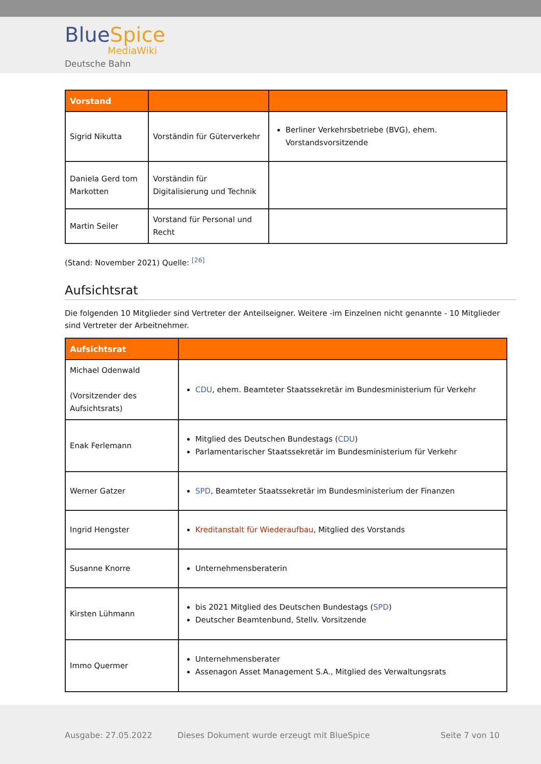BlueSpice
MediaWiki
Deutsche Bahn
| Vorstand | | |
| --- | --- | --- |
| Sigrid Nikutta | Vorständin für Güterverkehr | Berliner Verkehrsbetriebe (BVG), ehem. Vorstandsvorsitzende |
| Daniela Gerd tom Markotten | Vorständin für Digitalisierung und Technik | |
| Martin Seiler | Vorstand für Personal und Recht | |
(Stand: November 2021) Quelle: <sup>[26]</sup>
Aufsichtsrat
Die folgenden 10 Mitglieder sind Vertreter der Anteilseigner. Weitere -im Einzelnen nicht genannte - 10 Mitglieder sind Vertreter der Arbeitnehmer.
| Aufsichtsrat | |
| --- | --- |
| Michael Odenwald (Vorsitzender des Aufsichtsrats) | CDU , ehem. Beamteter Staatssekretär im Bundesministerium für Verkehr |
| Enak Ferlemann | Mitglied des Deutschen Bundestags ( CDU ) Parlamentarischer Staatssekretär im Bundesministerium für Verkehr |
| Werner Gatzer | SPD , Beamteter Staatssekretär im Bundesministerium der Finanzen |
| Ingrid Hengster | Kreditanstalt für Wiederaufbau , Mitglied des Vorstands |
| Susanne Knorre | Unternehmensberaterin |
| Kirsten Lühmann | bis 2021 Mitglied des Deutschen Bundestags ( SPD ) Deutscher Beamtenbund, Stellv. Vorsitzende |
| Immo Quermer | Unternehmensberater Assenagon Asset Management S.A., Mitglied des Verwaltungsrats |
Ausgabe: 27.05.2022
Dieses Dokument wurde erzeugt mit BlueSpice
Seite 7 von 10